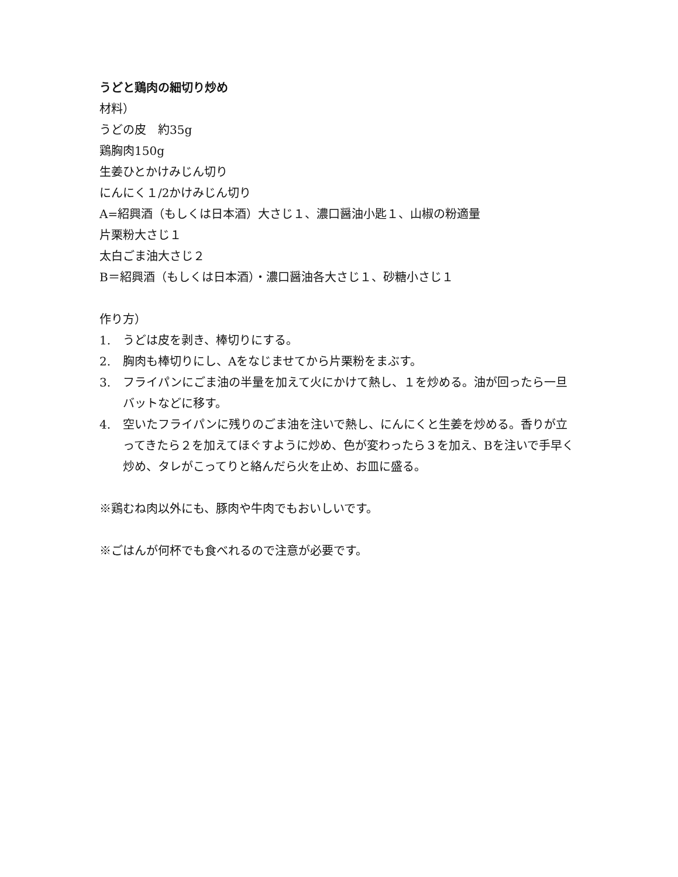うどと鶏肉の細切り炒め
材料）
うどの皮　約35g
鶏胸肉150g
生姜ひとかけみじん切り
にんにく１/2かけみじん切り
A=紹興酒（もしくは日本酒）大さじ１、濃口醤油小匙１、山椒の粉適量
片栗粉大さじ１
太白ごま油大さじ２
B＝紹興酒（もしくは日本酒）・濃口醤油各大さじ１、砂糖小さじ１
作り方）
1. うどは皮を剥き、棒切りにする。
2. 胸肉も棒切りにし、Aをなじませてから片栗粉をまぶす。
3. フライパンにごま油の半量を加えて火にかけて熱し、１を炒める。油が回ったら一旦バットなどに移す。
4. 空いたフライパンに残りのごま油を注いで熱し、にんにくと生姜を炒める。香りが立ってきたら２を加えてほぐすように炒め、色が変わったら３を加え、Bを注いで手早く炒め、タレがこってりと絡んだら火を止め、お皿に盛る。
※鶏むね肉以外にも、豚肉や牛肉でもおいしいです。
※ごはんが何杯でも食べれるので注意が必要です。